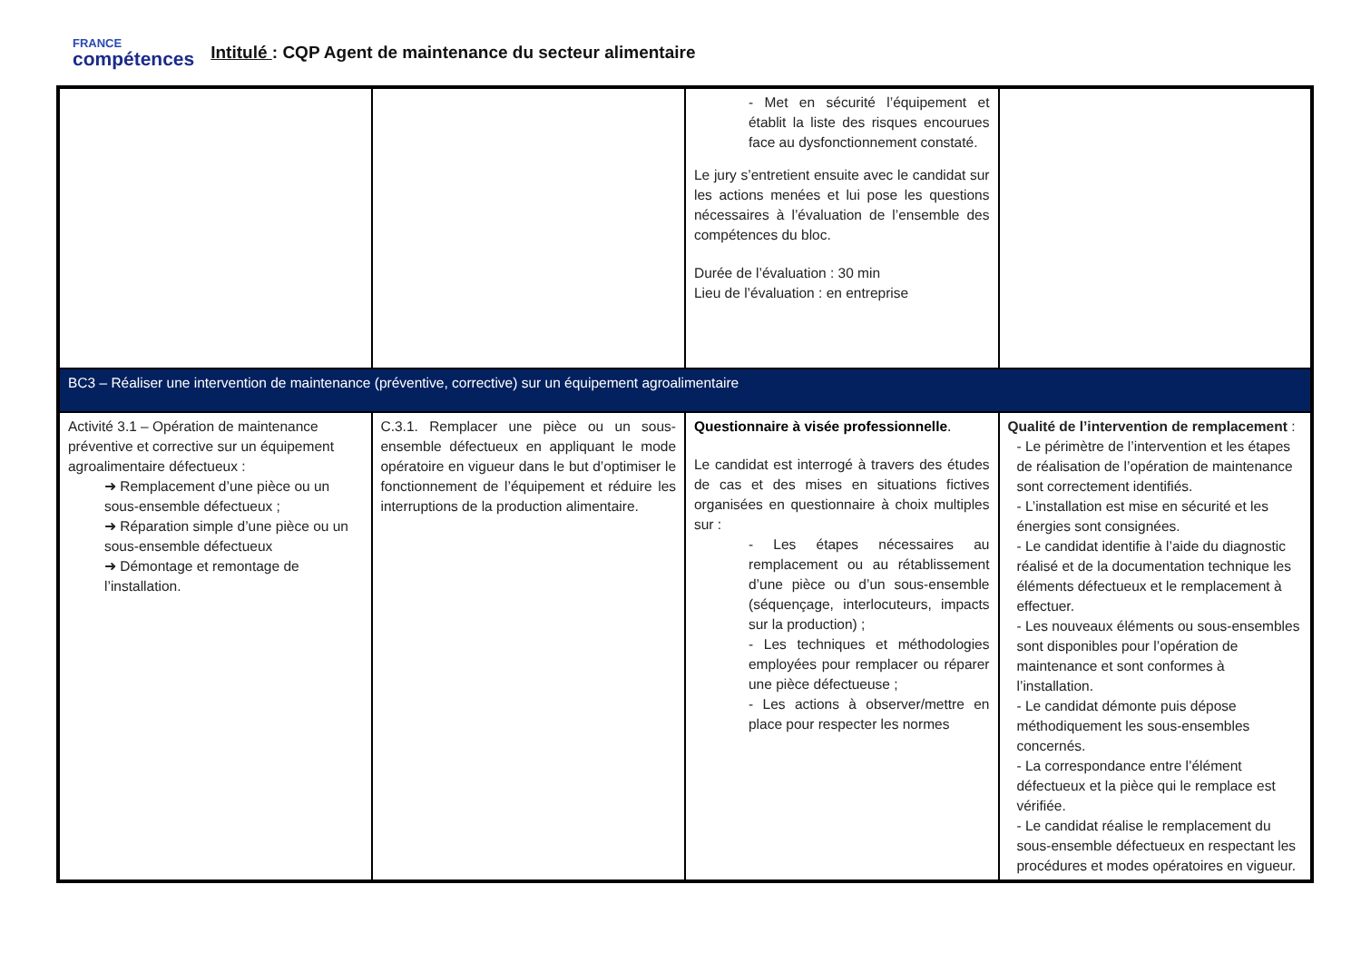FRANCE
compétences
Intitulé : CQP Agent de maintenance du secteur alimentaire
| | | - Met en sécurité l’équipement et établit la liste des risques encourues face au dysfonctionnement constaté. Le jury s’entretient ensuite avec le candidat sur les actions menées et lui pose les questions nécessaires à l’évaluation de l’ensemble des compétences du bloc. Durée de l’évaluation : 30 min Lieu de l’évaluation : en entreprise | |
| BC3 – Réaliser une intervention de maintenance (préventive, corrective) sur un équipement agroalimentaire | | | |
| Activité 3.1 – Opération de maintenance préventive et corrective sur un équipement agroalimentaire défectueux : ➜ Remplacement d’une pièce ou un sous-ensemble défectueux ; ➜ Réparation simple d’une pièce ou un sous-ensemble défectueux ➜ Démontage et remontage de l’installation. | C.3.1. Remplacer une pièce ou un sous-ensemble défectueux en appliquant le mode opératoire en vigueur dans le but d’optimiser le fonctionnement de l’équipement et réduire les interruptions de la production alimentaire. | Questionnaire à visée professionnelle . Le candidat est interrogé à travers des études de cas et des mises en situations fictives organisées en questionnaire à choix multiples sur : - Les étapes nécessaires au remplacement ou au rétablissement d’une pièce ou d’un sous-ensemble (séquençage, interlocuteurs, impacts sur la production) ; - Les techniques et méthodologies employées pour remplacer ou réparer une pièce défectueuse ; - Les actions à observer/mettre en place pour respecter les normes | Qualité de l’intervention de remplacement : - Le périmètre de l’intervention et les étapes de réalisation de l’opération de maintenance sont correctement identifiés. - L’installation est mise en sécurité et les énergies sont consignées. - Le candidat identifie à l’aide du diagnostic réalisé et de la documentation technique les éléments défectueux et le remplacement à effectuer. - Les nouveaux éléments ou sous-ensembles sont disponibles pour l’opération de maintenance et sont conformes à l’installation. - Le candidat démonte puis dépose méthodiquement les sous-ensembles concernés. - La correspondance entre l’élément défectueux et la pièce qui le remplace est vérifiée. - Le candidat réalise le remplacement du sous-ensemble défectueux en respectant les procédures et modes opératoires en vigueur. |